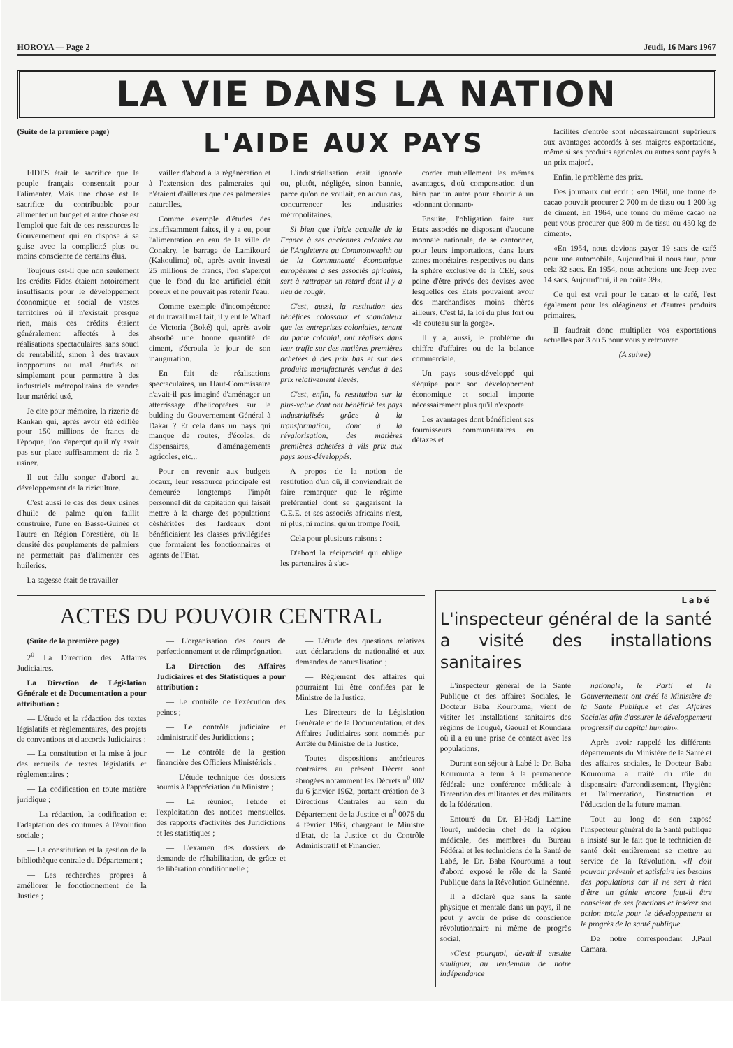HOROYA — Page 2 Jeudi, 16 Mars 1967
LA VIE DANS LA NATION
(Suite de la première page)
L'AIDE AUX PAYS
FIDES était le sacrifice que le peuple français consentait pour l'alimenter. Mais une chose est le sacrifice du contribuable pour alimenter un budget et autre chose est l'emploi que fait de ces ressources le Gouvernement qui en dispose à sa guise avec la complicité plus ou moins consciente de certains élus.
Toujours est-il que non seulement les crédits Fides étaient notoirement insuffisants pour le développement économique et social de vastes territoires où il n'existait presque rien, mais ces crédits étaient généralement affectés à des réalisations spectaculaires sans souci de rentabilité, sinon à des travaux inopportuns ou mal étudiés ou simplement pour permettre à des industriels métropolitains de vendre leur matériel usé.
Je cite pour mémoire, la rizerie de Kankan qui, après avoir été édifiée pour 150 millions de francs de l'époque, l'on s'aperçut qu'il n'y avait pas sur place suffisamment de riz à usiner.
Il eut fallu songer d'abord au développement de la riziculture.
C'est aussi le cas des deux usines d'huile de palme qu'on faillit construire, l'une en Basse-Guinée et l'autre en Région Forestière, où la densité des peuplements de palmiers ne permettait pas d'alimenter ces huileries.
La sagesse était de travailler
vailler d'abord à la régénération et à l'extension des palmeraies qui n'étaient d'ailleurs que des palmeraies naturelles.
Comme exemple d'études des insuffisamment faites, il y a eu, pour l'alimentation en eau de la ville de Conakry, le barrage de Lamikouré (Kakoulima) où, après avoir investi 25 millions de francs, l'on s'aperçut que le fond du lac artificiel était poreux et ne pouvait pas retenir l'eau.
Comme exemple d'incompétence et du travail mal fait, il y eut le Wharf de Victoria (Boké) qui, après avoir absorbé une bonne quantité de ciment, s'écroula le jour de son inauguration.
En fait de réalisations spectaculaires, un Haut-Commissaire n'avait-il pas imaginé d'aménager un atterrissage d'hélicoptères sur le bulding du Gouvernement Général à Dakar ? Et cela dans un pays qui manque de routes, d'écoles, de dispensaires, d'aménagements agricoles, etc...
Pour en revenir aux budgets locaux, leur ressource principale est demeurée longtemps l'impôt personnel dit de capitation qui faisait mettre à la charge des populations déshéritées des fardeaux dont bénéficiaient les classes privilégiées que formaient les fonctionnaires et agents de l'Etat.
L'industrialisation était ignorée ou, plutôt, négligée, sinon bannie, parce qu'on ne voulait, en aucun cas, concurrencer les industries métropolitaines.
Si bien que l'aide actuelle de la France à ses anciennes colonies ou de l'Angleterre au Commonwealth ou de la Communauté économique européenne à ses associés africains, sert à rattraper un retard dont il y a lieu de rougir.
C'est, aussi, la restitution des bénéfices colossaux et scandaleux que les entreprises coloniales, tenant du pacte colonial, ont réalisés dans leur trafic sur des matières premières achetées à des prix bas et sur des produits manufacturés vendus à des prix relativement élevés.
C'est, enfin, la restitution sur la plus-value dont ont bénéficié les pays industrialisés grâce à la transformation, donc à la révalorisation, des matières premières achetées à vils prix aux pays sous-développés.
A propos de la notion de restitution d'un dû, il conviendrait de faire remarquer que le régime préférentiel dont se gargarisent la C.E.E. et ses associés africains n'est, ni plus, ni moins, qu'un trompe l'oeil.
Cela pour plusieurs raisons :
D'abord la réciprocité qui oblige les partenaires à s'ac-
corder mutuellement les mêmes avantages, d'où compensation d'un bien par un autre pour aboutir à un «donnant donnant»
Ensuite, l'obligation faite aux Etats associés ne disposant d'aucune monnaie nationale, de se cantonner, pour leurs importations, dans leurs zones monétaires respectives ou dans la sphère exclusive de la CEE, sous peine d'être privés des devises avec lesquelles ces Etats pouvaient avoir des marchandises moins chères ailleurs. C'est là, la loi du plus fort ou «le couteau sur la gorge».
Il y a, aussi, le problème du chiffre d'affaires ou de la balance commerciale.
Un pays sous-développé qui s'équipe pour son développement économique et social importe nécessairement plus qu'il n'exporte.
Les avantages dont bénéficient ses fournisseurs communautaires en détaxes et
facilités d'entrée sont nécessairement supérieurs aux avantages accordés à ses maigres exportations, même si ses produits agricoles ou autres sont payés à un prix majoré.
Enfin, le problème des prix.
Des journaux ont écrit : «en 1960, une tonne de cacao pouvait procurer 2 700 m de tissu ou 1 200 kg de ciment. En 1964, une tonne du même cacao ne peut vous procurer que 800 m de tissu ou 450 kg de ciment».
«En 1954, nous devions payer 19 sacs de café pour une automobile. Aujourd'hui il nous faut, pour cela 32 sacs. En 1954, nous achetions une Jeep avec 14 sacs. Aujourd'hui, il en coûte 39».
Ce qui est vrai pour le cacao et le café, l'est également pour les oléagineux et d'autres produits primaires.
Il faudrait donc multiplier vos exportations actuelles par 3 ou 5 pour vous y retrouver.
(A suivre)
ACTES DU POUVOIR CENTRAL
(Suite de la première page)
2<sup>0</sup> La Direction des Affaires Judiciaires.
La Direction de Législation Générale et de Documentation a pour attribution :
— L'étude et la rédaction des textes législatifs et règlementaires, des projets de conventions et d'accords Judiciaires :
— La constitution et la mise à jour des recueils de textes législatifs et règlementaires :
— La codification en toute matière juridique ;
— La rédaction, la codification et l'adaptation des coutumes à l'évolution sociale ;
— La constitution et la gestion de la bibliothèque centrale du Département ;
— Les recherches propres à améliorer le fonctionnement de la Justice ;
— L'organisation des cours de perfectionnement et de réimprégnation.
La Direction des Affaires Judiciaires et des Statistiques a pour attribution :
— Le contrôle de l'exécution des peines ;
— Le contrôle judiciaire et administratif des Juridictions ;
— Le contrôle de la gestion financière des Officiers Ministériels ,
— L'étude technique des dossiers soumis à l'appréciation du Ministre ;
— La réunion, l'étude et l'exploitation des notices mensuelles. des rapports d'activités des Juridictions et les statistiques ;
— L'examen des dossiers de demande de réhabilitation, de grâce et de libération conditionnelle ;
— L'étude des questions relatives aux déclarations de nationalité et aux demandes de naturalisation ;
— Règlement des affaires qui pourraient lui être confiées par le Ministre de la Justice.
Les Directeurs de la Législation Générale et de la Documentation. et des Affaires Judiciaires sont nommés par Arrêté du Ministre de la Justice.
Toutes dispositions antérieures contraires au présent Décret sont abrogées notamment les Décrets n<sup>0</sup> 002 du 6 janvier 1962, portant création de 3 Directions Centrales au sein du Département de la Justice et n<sup>0</sup> 0075 du 4 février 1963, chargeant le Ministre d'Etat, de la Justice et du Contrôle Administratif et Financier.
Labé
L'inspecteur général de la santé a visité des installations sanitaires
L'inspecteur général de la Santé Publique et des affaires Sociales, le Docteur Baba Kourouma, vient de visiter les installations sanitaires des régions de Tougué, Gaoual et Koundara où il a eu une prise de contact avec les populations.
Durant son séjour à Labé le Dr. Baba Kourouma a tenu à la permanence fédérale une conférence médicale à l'intention des militantes et des militants de la fédération.
Entouré du Dr. El-Hadj Lamine Touré, médecin chef de la région médicale, des membres du Bureau Fédéral et les techniciens de la Santé de Labé, le Dr. Baba Kourouma a tout d'abord exposé le rôle de la Santé Publique dans la Révolution Guinéenne.
Il a déclaré que sans la santé physique et mentale dans un pays, il ne peut y avoir de prise de conscience révolutionnaire ni même de progrès social.
«C'est pourquoi, devait-il ensuite souligner, au lendemain de notre indépendance
nationale, le Parti et le Gouvernement ont créé le Ministère de la Santé Publique et des Affaires Sociales afin d'assurer le développement progressif du capital humain».
Après avoir rappelé les différents départements du Ministère de la Santé et des affaires sociales, le Docteur Baba Kourouma a traité du rôle du dispensaire d'arrondissement, l'hygiène et l'alimentation, l'instruction et l'éducation de la future maman.
Tout au long de son exposé l'Inspecteur général de la Santé publique a insisté sur le fait que le technicien de santé doit entièrement se mettre au service de la Révolution. «Il doit pouvoir prévenir et satisfaire les besoins des populations car il ne sert à rien d'être un génie encore faut-il être conscient de ses fonctions et insérer son action totale pour le développement et le progrès de la santé publique.
De notre correspondant J.Paul Camara.